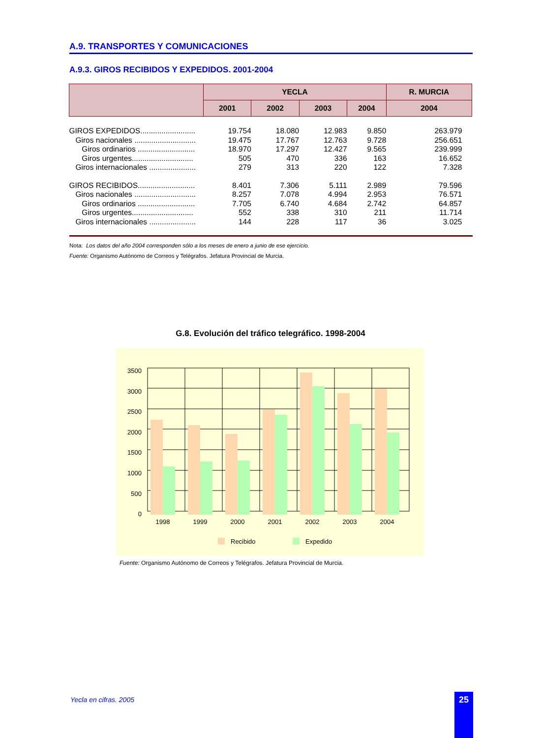A.9. TRANSPORTES Y COMUNICACIONES
A.9.3. GIROS RECIBIDOS Y EXPEDIDOS. 2001-2004
| | YECLA | | | | R. MURCIA |
| --- | --- | --- | --- | --- | --- |
| | 2001 | 2002 | 2003 | 2004 | 2004 |
| GIROS EXPEDIDOS.......................... | 19.754 | 18.080 | 12.983 | 9.850 | 263.979 |
| Giros nacionales ............................. | 19.475 | 17.767 | 12.763 | 9.728 | 256.651 |
| Giros ordinarios ........................... | 18.970 | 17.297 | 12.427 | 9.565 | 239.999 |
| Giros urgentes............................. | 505 | 470 | 336 | 163 | 16.652 |
| Giros internacionales ...................... | 279 | 313 | 220 | 122 | 7.328 |
| GIROS RECIBIDOS........................... | 8.401 | 7.306 | 5.111 | 2.989 | 79.596 |
| Giros nacionales ............................. | 8.257 | 7.078 | 4.994 | 2.953 | 76.571 |
| Giros ordinarios ........................... | 7.705 | 6.740 | 4.684 | 2.742 | 64.857 |
| Giros urgentes............................. | 552 | 338 | 310 | 211 | 11.714 |
| Giros internacionales ...................... | 144 | 228 | 117 | 36 | 3.025 |
Nota: Los datos del año 2004 corresponden sólo a los meses de enero a junio de ese ejercicio.
Fuente: Organismo Autónomo de Correos y Telégrafos. Jefatura Provincial de Murcia.
G.8. Evolución del tráfico telegráfico. 1998-2004
3500
3000
2500
2000
1500
1000
500
0
1998
1999
2000
2001
2002
2003
2004
Recibido
Expedido
Fuente: Organismo Autónomo de Correos y Telégrafos. Jefatura Provincial de Murcia.
Yecla en cifras. 2005 25